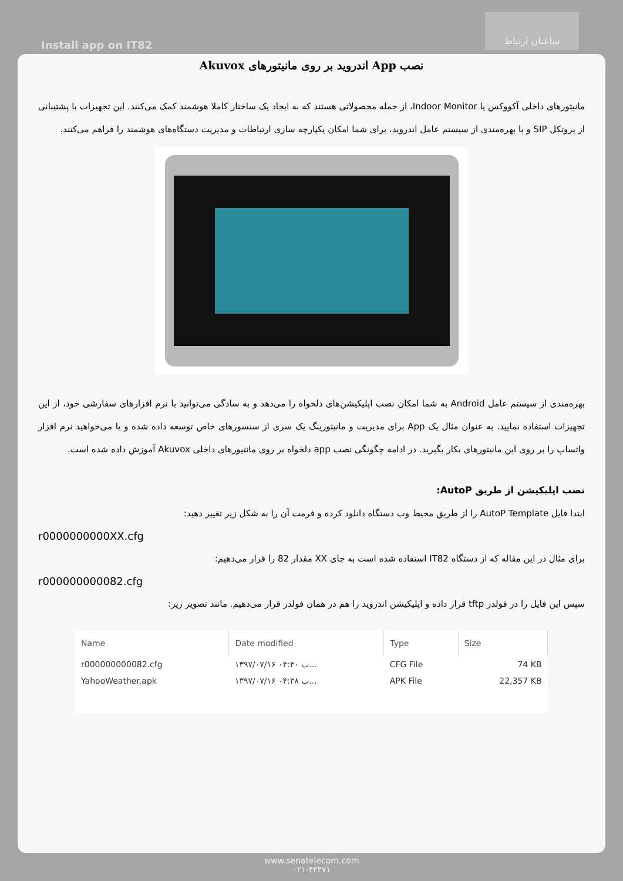Install app on IT82
ساعیان ارتباط
نصب App اندروید بر روی مانیتورهای Akuvox
مانیتورهای داخلی آکووکس یا Indoor Monitor، از جمله محصولاتی هستند که به ایجاد یک ساختار کاملا هوشمند کمک می‌کنند. این تجهیزات با پشتیبانی از پروتکل SIP و با بهره‌مندی از سیستم عامل اندروید، برای شما امکان یکپارچه سازی ارتباطات و مدیریت دستگاه‌های هوشمند را فراهم می‌کنند.
بهره‌مندی از سیستم عامل Android به شما امکان نصب اپلیکیشن‌های دلخواه را می‌دهد و به سادگی می‌توانید با نرم افزارهای سفارشی خود، از این تجهیزات استفاده نمایید. به عنوان مثال یک App برای مدیریت و مانیتورینگ یک سری از سنسورهای خاص توسعه داده شده و یا می‌خواهید نرم افزار واتساپ را بر روی این مانیتورهای بکار بگیرید. در ادامه چگونگی نصب app دلخواه بر روی مانتیورهای داخلی Akuvox آموزش داده شده است.
نصب اپلیکیشن از طریق AutoP:
ابتدا فایل AutoP Template را از طریق محیط وب دستگاه دانلود کرده و فرمت آن را به شکل زیر تغییر دهید:
r0000000000XX.cfg
برای مثال در این مقاله که از دستگاه IT82 استفاده شده است به جای XX مقدار 82 را قرار می‌دهیم:
r000000000082.cfg
سپس این فایل را در فولدر tftp قرار داده و اپلیکیشن اندروید را هم در همان فولدر قرار می‌دهیم. مانند تصویر زیر:
| Name | Date modified | Type | Size |
| --- | --- | --- | --- |
| r000000000082.cfg | ۱۳۹۷/۰۷/۱۶ ب ۰۴:۴۰... | CFG File | 74 KB |
| YahooWeather.apk | ۱۳۹۷/۰۷/۱۶ ب ۰۴:۳۸... | APK File | 22,357 KB |
www.senatelecom.com
۰۲۱-۴۳۴۷۱